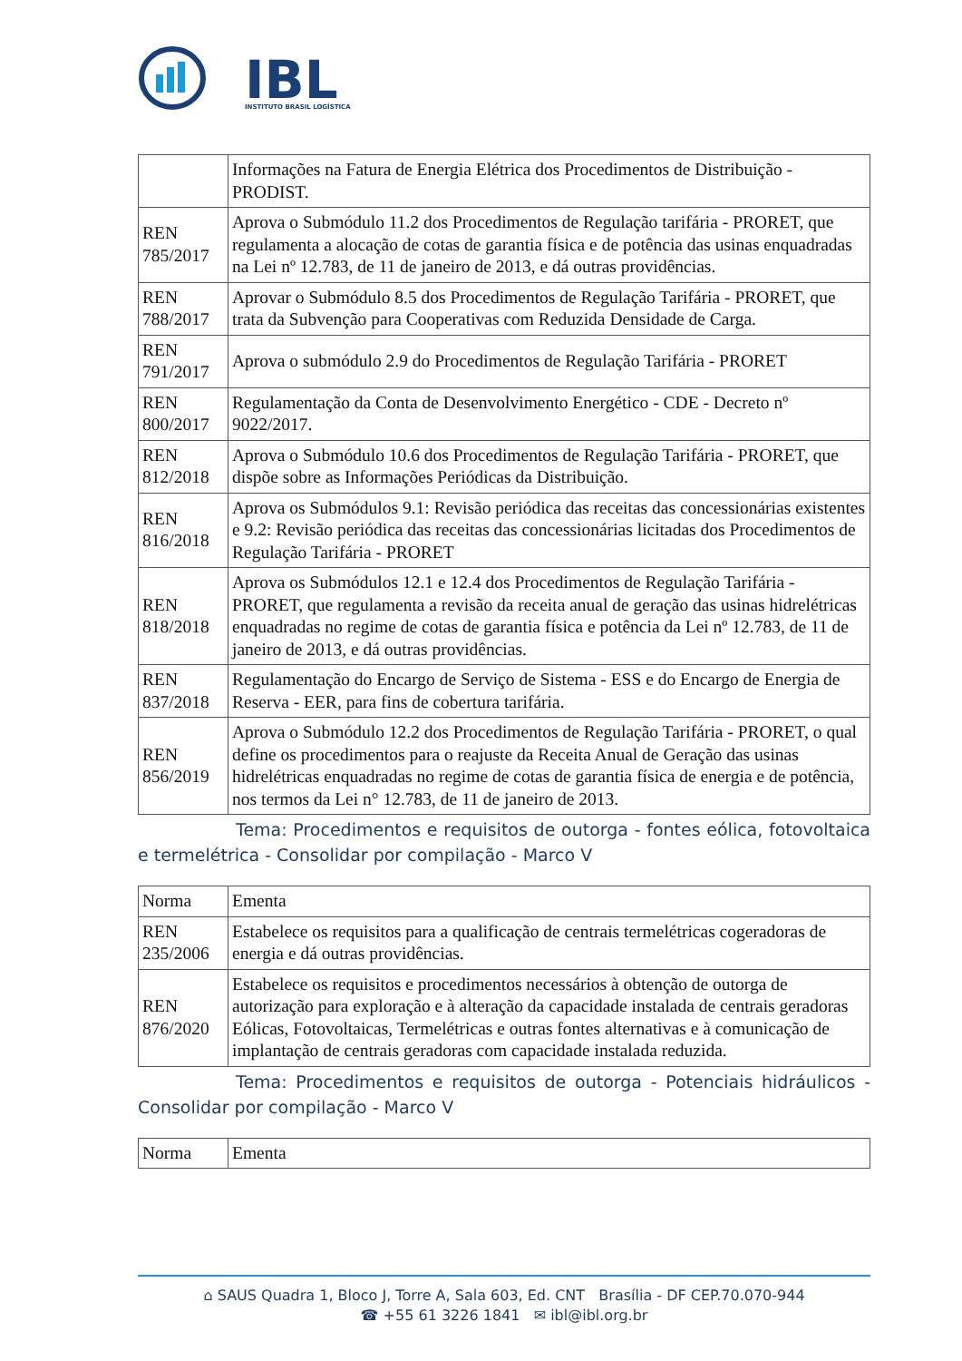IBL
INSTITUTO BRASIL LOGÍSTICA
| | Informações na Fatura de Energia Elétrica dos Procedimentos de Distribuição - PRODIST. |
| REN 785/2017 | Aprova o Submódulo 11.2 dos Procedimentos de Regulação tarifária - PRORET, que regulamenta a alocação de cotas de garantia física e de potência das usinas enquadradas na Lei nº 12.783, de 11 de janeiro de 2013, e dá outras providências. |
| REN 788/2017 | Aprovar o Submódulo 8.5 dos Procedimentos de Regulação Tarifária - PRORET, que trata da Subvenção para Cooperativas com Reduzida Densidade de Carga. |
| REN 791/2017 | Aprova o submódulo 2.9 do Procedimentos de Regulação Tarifária - PRORET |
| REN 800/2017 | Regulamentação da Conta de Desenvolvimento Energético - CDE - Decreto nº 9022/2017. |
| REN 812/2018 | Aprova o Submódulo 10.6 dos Procedimentos de Regulação Tarifária - PRORET, que dispõe sobre as Informações Periódicas da Distribuição. |
| REN 816/2018 | Aprova os Submódulos 9.1: Revisão periódica das receitas das concessionárias existentes e 9.2: Revisão periódica das receitas das concessionárias licitadas dos Procedimentos de Regulação Tarifária - PRORET |
| REN 818/2018 | Aprova os Submódulos 12.1 e 12.4 dos Procedimentos de Regulação Tarifária - PRORET, que regulamenta a revisão da receita anual de geração das usinas hidrelétricas enquadradas no regime de cotas de garantia física e potência da Lei nº 12.783, de 11 de janeiro de 2013, e dá outras providências. |
| REN 837/2018 | Regulamentação do Encargo de Serviço de Sistema - ESS e do Encargo de Energia de Reserva - EER, para fins de cobertura tarifária. |
| REN 856/2019 | Aprova o Submódulo 12.2 dos Procedimentos de Regulação Tarifária - PRORET, o qual define os procedimentos para o reajuste da Receita Anual de Geração das usinas hidrelétricas enquadradas no regime de cotas de garantia física de energia e de potência, nos termos da Lei n° 12.783, de 11 de janeiro de 2013. |
Tema: Procedimentos e requisitos de outorga - fontes eólica, fotovoltaica e termelétrica - Consolidar por compilação - Marco V
| Norma | Ementa |
| REN 235/2006 | Estabelece os requisitos para a qualificação de centrais termelétricas cogeradoras de energia e dá outras providências. |
| REN 876/2020 | Estabelece os requisitos e procedimentos necessários à obtenção de outorga de autorização para exploração e à alteração da capacidade instalada de centrais geradoras Eólicas, Fotovoltaicas, Termelétricas e outras fontes alternativas e à comunicação de implantação de centrais geradoras com capacidade instalada reduzida. |
Tema: Procedimentos e requisitos de outorga - Potenciais hidráulicos - Consolidar por compilação - Marco V
| Norma | Ementa |
⌂ SAUS Quadra 1, Bloco J, Torre A, Sala 603, Ed. CNT Brasília - DF CEP.70.070-944
☎ +55 61 3226 1841 ✉ ibl@ibl.org.br